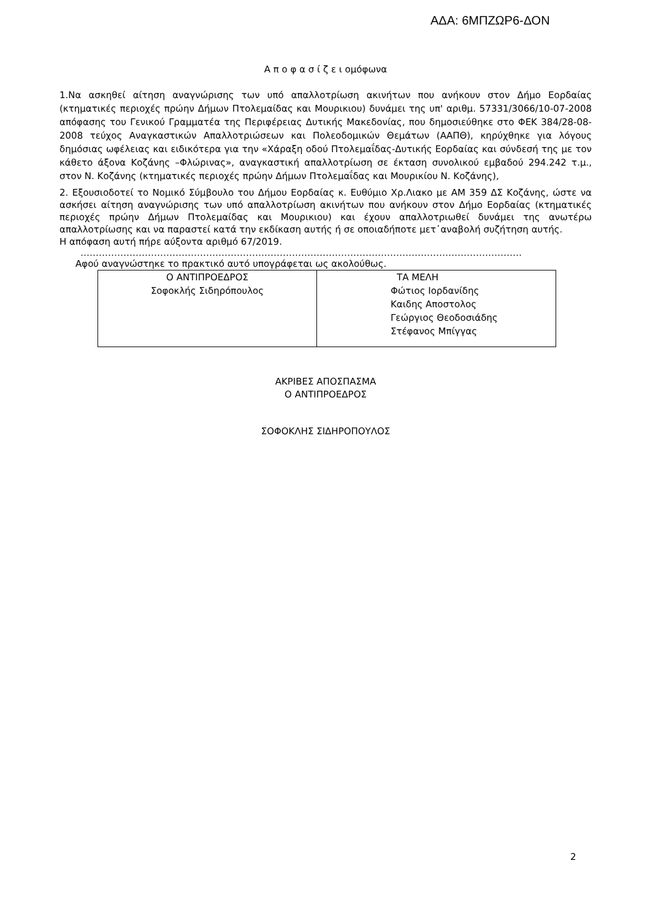ΑΔΑ: 6ΜΠΖΩΡ6-ΔΟΝ
Α π ο φ α σ ί ζ ε ι ομόφωνα
1.Να ασκηθεί αίτηση αναγνώρισης των υπό απαλλοτρίωση ακινήτων που ανήκουν στον Δήμο Εορδαίας (κτηματικές περιοχές πρώην Δήμων Πτολεμαίδας και Μουρικιου) δυνάμει της υπ' αριθμ. 57331/3066/10-07-2008 απόφασης του Γενικού Γραμματέα της Περιφέρειας Δυτικής Μακεδονίας, που δημοσιεύθηκε στο ΦΕΚ 384/28-08-2008 τεύχος Αναγκαστικών Απαλλοτριώσεων και Πολεοδομικών Θεμάτων (ΑΑΠΘ), κηρύχθηκε για λόγους δημόσιας ωφέλειας και ειδικότερα για την «Χάραξη οδού Πτολεμαΐδας-Δυτικής Εορδαίας και σύνδεσή της με τον κάθετο άξονα Κοζάνης –Φλώρινας», αναγκαστική απαλλοτρίωση σε έκταση συνολικού εμβαδού 294.242 τ.μ., στον Ν. Κοζάνης (κτηματικές περιοχές πρώην Δήμων Πτολεμαΐδας και Μουρικίου Ν. Κοζάνης),
2. Εξουσιοδοτεί το Νομικό Σύμβουλο του Δήμου Εορδαίας κ. Ευθύμιο Χρ.Λιακο με ΑΜ 359 ΔΣ Κοζάνης, ώστε να ασκήσει αίτηση αναγνώρισης των υπό απαλλοτρίωση ακινήτων που ανήκουν στον Δήμο Εορδαίας (κτηματικές περιοχές πρώην Δήμων Πτολεμαίδας και Μουρικιου) και έχουν απαλλοτριωθεί δυνάμει της ανωτέρω απαλλοτρίωσης και να παραστεί κατά την εκδίκαση αυτής ή σε οποιαδήποτε μετ᾽αναβολή συζήτηση αυτής.
Η απόφαση αυτή πήρε αύξοντα αριθμό 67/2019.
………………………………………………………………………………………………………………………………
Αφού αναγνώστηκε το πρακτικό αυτό υπογράφεται ως ακολούθως.
| Ο ΑΝΤΙΠΡΟΕΔΡΟΣ Σοφοκλής Σιδηρόπουλος | ΤΑ ΜΕΛΗ Φώτιος Ιορδανίδης Καιδης Αποστολος Γεώργιος Θεοδοσιάδης Στέφανος Μπίγγας |
ΑΚΡΙΒΕΣ ΑΠΟΣΠΑΣΜΑ
Ο ΑΝΤΙΠΡΟΕΔΡΟΣ
ΣΟΦΟΚΛΗΣ ΣΙΔΗΡΟΠΟΥΛΟΣ
2